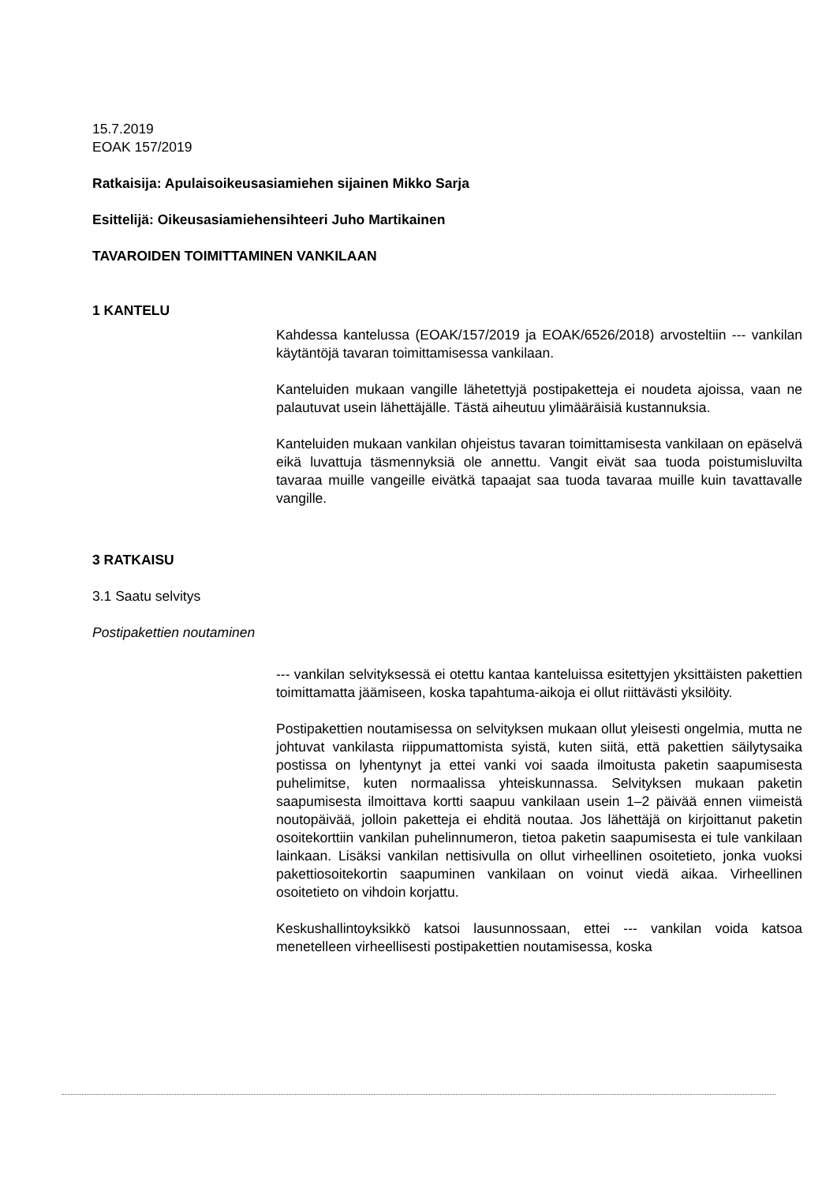15.7.2019
EOAK 157/2019
Ratkaisija: Apulaisoikeusasiamiehen sijainen Mikko Sarja
Esittelijä: Oikeusasiamiehensihteeri Juho Martikainen
TAVAROIDEN TOIMITTAMINEN VANKILAAN
1 KANTELU
Kahdessa kantelussa (EOAK/157/2019 ja EOAK/6526/2018) arvosteltiin --- vankilan käytäntöjä tavaran toimittamisessa vankilaan.
Kanteluiden mukaan vangille lähetettyjä postipaketteja ei noudeta ajoissa, vaan ne palautuvat usein lähettäjälle. Tästä aiheutuu ylimääräisiä kustannuksia.
Kanteluiden mukaan vankilan ohjeistus tavaran toimittamisesta vankilaan on epäselvä eikä luvattuja täsmennyksiä ole annettu. Vangit eivät saa tuoda poistumisluvilta tavaraa muille vangeille eivätkä tapaajat saa tuoda tavaraa muille kuin tavattavalle vangille.
3 RATKAISU
3.1 Saatu selvitys
Postipakettien noutaminen
--- vankilan selvityksessä ei otettu kantaa kanteluissa esitettyjen yksittäisten pakettien toimittamatta jäämiseen, koska tapahtuma-aikoja ei ollut riittävästi yksilöity.
Postipakettien noutamisessa on selvityksen mukaan ollut yleisesti ongelmia, mutta ne johtuvat vankilasta riippumattomista syistä, kuten siitä, että pakettien säilytysaika postissa on lyhentynyt ja ettei vanki voi saada ilmoitusta paketin saapumisesta puhelimitse, kuten normaalissa yhteiskunnassa. Selvityksen mukaan paketin saapumisesta ilmoittava kortti saapuu vankilaan usein 1–2 päivää ennen viimeistä noutopäivää, jolloin paketteja ei ehditä noutaa. Jos lähettäjä on kirjoittanut paketin osoitekorttiin vankilan puhelinnumeron, tietoa paketin saapumisesta ei tule vankilaan lainkaan. Lisäksi vankilan nettisivulla on ollut virheellinen osoitetieto, jonka vuoksi pakettiosoitekortin saapuminen vankilaan on voinut viedä aikaa. Virheellinen osoitetieto on vihdoin korjattu.
Keskushallintoyksikkö katsoi lausunnossaan, ettei --- vankilan voida katsoa menetelleen virheellisesti postipakettien noutamisessa, koska